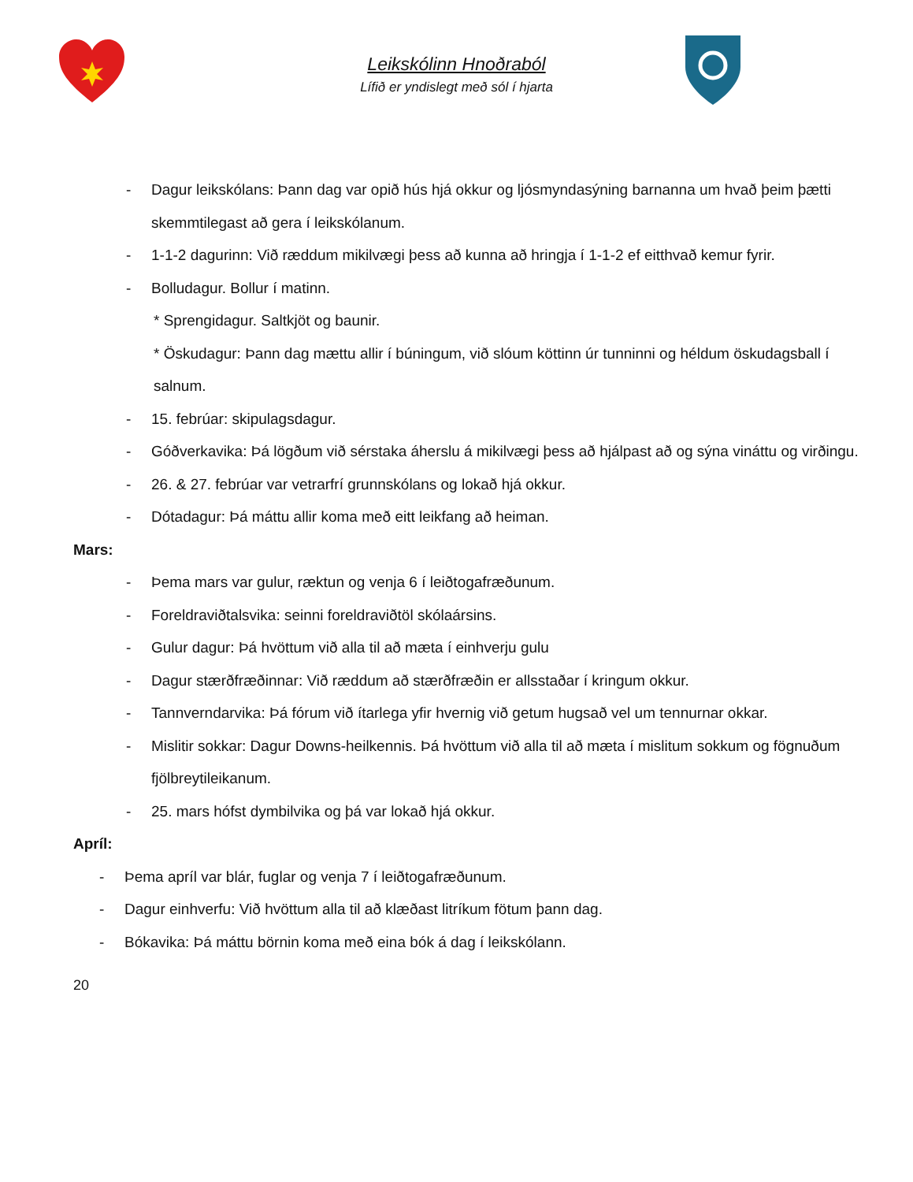Leikskólinn Hnoðraból
Lífið er yndislegt með sól í hjarta
- Dagur leikskólans: Þann dag var opið hús hjá okkur og ljósmyndasýning barnanna um hvað þeim þætti skemmtilegast að gera í leikskólanum.
- 1-1-2 dagurinn: Við ræddum mikilvægi þess að kunna að hringja í 1-1-2 ef eitthvað kemur fyrir.
- Bolludagur. Bollur í matinn.
* Sprengidagur. Saltkjöt og baunir.
* Öskudagur: Þann dag mættu allir í búningum, við slóum köttinn úr tunninni og héldum öskudagsball í salnum.
- 15. febrúar: skipulagsdagur.
- Góðverkavika: Þá lögðum við sérstaka áherslu á mikilvægi þess að hjálpast að og sýna vináttu og virðingu.
- 26. & 27. febrúar var vetrarfrí grunnskólans og lokað hjá okkur.
- Dótadagur: Þá máttu allir koma með eitt leikfang að heiman.
Mars:
- Þema mars var gulur, ræktun og venja 6 í leiðtogafræðunum.
- Foreldraviðtalsvika: seinni foreldraviðtöl skólaársins.
- Gulur dagur: Þá hvöttum við alla til að mæta í einhverju gulu
- Dagur stærðfræðinnar: Við ræddum að stærðfræðin er allsstaðar í kringum okkur.
- Tannverndarvika: Þá fórum við ítarlega yfir hvernig við getum hugsað vel um tennurnar okkar.
- Mislitir sokkar: Dagur Downs-heilkennis. Þá hvöttum við alla til að mæta í mislitum sokkum og fögnuðum fjölbreytileikanum.
- 25. mars hófst dymbilvika og þá var lokað hjá okkur.
Apríl:
- Þema apríl var blár, fuglar og venja 7 í leiðtogafræðunum.
- Dagur einhverfu: Við hvöttum alla til að klæðast litríkum fötum þann dag.
- Bókavika: Þá máttu börnin koma með eina bók á dag í leikskólann.
20